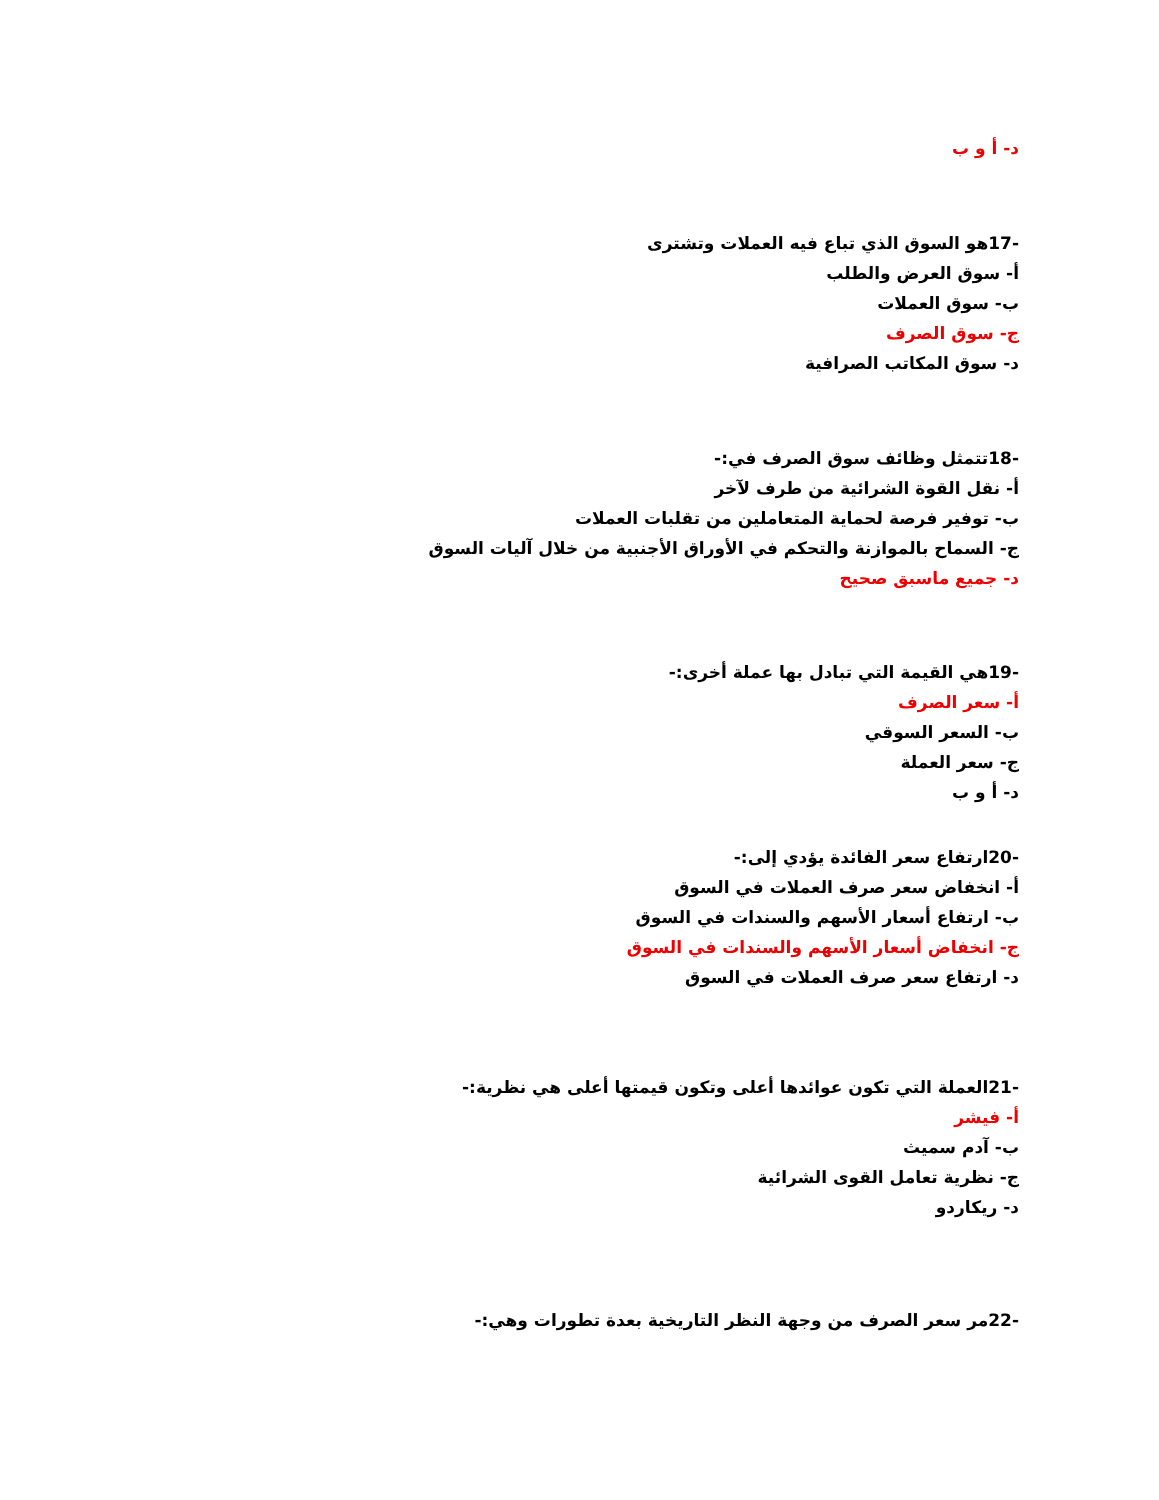د- أ و ب
-17هو السوق الذي تباع فيه العملات وتشترى
أ- سوق العرض والطلب
ب- سوق العملات
ج- سوق الصرف
د- سوق المكاتب الصرافية
-18تتمثل وظائف سوق الصرف في:-
أ- نقل القوة الشرائية من طرف لآخر
ب- توفير فرصة لحماية المتعاملين من تقلبات العملات
ج- السماح بالموازنة والتحكم في الأوراق الأجنبية من خلال آليات السوق
د- جميع ماسبق صحيح
-19هي القيمة التي تبادل بها عملة أخرى:-
أ- سعر الصرف
ب- السعر السوقي
ج- سعر العملة
د- أ و ب
-20ارتفاع سعر الفائدة يؤدي إلى:-
أ- انخفاض سعر صرف العملات في السوق
ب- ارتفاع أسعار الأسهم والسندات في السوق
ج- انخفاض أسعار الأسهم والسندات في السوق
د- ارتفاع سعر صرف العملات في السوق
-21العملة التي تكون عوائدها أعلى وتكون قيمتها أعلى هي نظرية:-
أ- فيشر
ب- آدم سميث
ج- نظرية تعامل القوى الشرائية
د- ريكاردو
-22مر سعر الصرف من وجهة النظر التاريخية بعدة تطورات وهي:-